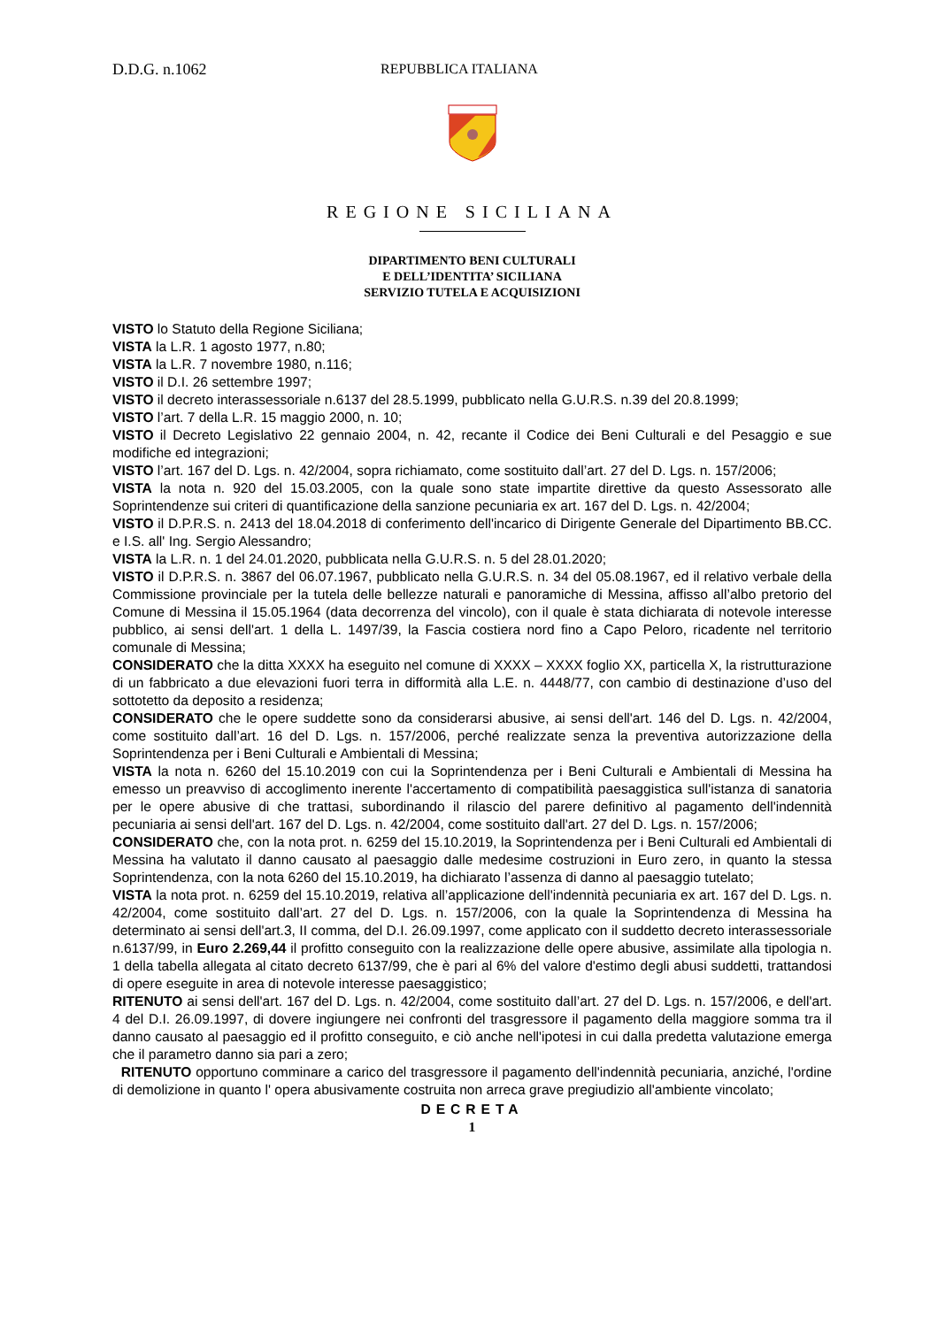D.D.G. n.1062 REPUBBLICA ITALIANA
REGIONE SICILIANA
DIPARTIMENTO BENI CULTURALI
E DELL’IDENTITA’ SICILIANA
SERVIZIO TUTELA E ACQUISIZIONI
VISTO lo Statuto della Regione Siciliana;
VISTA la L.R. 1 agosto 1977, n.80;
VISTA la L.R. 7 novembre 1980, n.116;
VISTO il D.I. 26 settembre 1997;
VISTO il decreto interassessoriale n.6137 del 28.5.1999, pubblicato nella G.U.R.S. n.39 del 20.8.1999;
VISTO l’art. 7 della L.R. 15 maggio 2000, n. 10;
VISTO il Decreto Legislativo 22 gennaio 2004, n. 42, recante il Codice dei Beni Culturali e del Pesaggio e sue modifiche ed integrazioni;
VISTO l’art. 167 del D. Lgs. n. 42/2004, sopra richiamato, come sostituito dall’art. 27 del D. Lgs. n. 157/2006;
VISTA la nota n. 920 del 15.03.2005, con la quale sono state impartite direttive da questo Assessorato alle Soprintendenze sui criteri di quantificazione della sanzione pecuniaria ex art. 167 del D. Lgs. n. 42/2004;
VISTO il D.P.R.S. n. 2413 del 18.04.2018 di conferimento dell'incarico di Dirigente Generale del Dipartimento BB.CC. e I.S. all' Ing. Sergio Alessandro;
VISTA la L.R. n. 1 del 24.01.2020, pubblicata nella G.U.R.S. n. 5 del 28.01.2020;
VISTO il D.P.R.S. n. 3867 del 06.07.1967, pubblicato nella G.U.R.S. n. 34 del 05.08.1967, ed il relativo verbale della Commissione provinciale per la tutela delle bellezze naturali e panoramiche di Messina, affisso all’albo pretorio del Comune di Messina il 15.05.1964 (data decorrenza del vincolo), con il quale è stata dichiarata di notevole interesse pubblico, ai sensi dell'art. 1 della L. 1497/39, la Fascia costiera nord fino a Capo Peloro, ricadente nel territorio comunale di Messina;
CONSIDERATO che la ditta XXXX ha eseguito nel comune di XXXX – XXXX foglio XX, particella X, la ristrutturazione di un fabbricato a due elevazioni fuori terra in difformità alla L.E. n. 4448/77, con cambio di destinazione d’uso del sottotetto da deposito a residenza;
CONSIDERATO che le opere suddette sono da considerarsi abusive, ai sensi dell'art. 146 del D. Lgs. n. 42/2004, come sostituito dall’art. 16 del D. Lgs. n. 157/2006, perché realizzate senza la preventiva autorizzazione della Soprintendenza per i Beni Culturali e Ambientali di Messina;
VISTA la nota n. 6260 del 15.10.2019 con cui la Soprintendenza per i Beni Culturali e Ambientali di Messina ha emesso un preavviso di accoglimento inerente l'accertamento di compatibilità paesaggistica sull'istanza di sanatoria per le opere abusive di che trattasi, subordinando il rilascio del parere definitivo al pagamento dell'indennità pecuniaria ai sensi dell'art. 167 del D. Lgs. n. 42/2004, come sostituito dall'art. 27 del D. Lgs. n. 157/2006;
CONSIDERATO che, con la nota prot. n. 6259 del 15.10.2019, la Soprintendenza per i Beni Culturali ed Ambientali di Messina ha valutato il danno causato al paesaggio dalle medesime costruzioni in Euro zero, in quanto la stessa Soprintendenza, con la nota 6260 del 15.10.2019, ha dichiarato l’assenza di danno al paesaggio tutelato;
VISTA la nota prot. n. 6259 del 15.10.2019, relativa all’applicazione dell'indennità pecuniaria ex art. 167 del D. Lgs. n. 42/2004, come sostituito dall’art. 27 del D. Lgs. n. 157/2006, con la quale la Soprintendenza di Messina ha determinato ai sensi dell'art.3, II comma, del D.I. 26.09.1997, come applicato con il suddetto decreto interassessoriale n.6137/99, in Euro 2.269,44 il profitto conseguito con la realizzazione delle opere abusive, assimilate alla tipologia n. 1 della tabella allegata al citato decreto 6137/99, che è pari al 6% del valore d'estimo degli abusi suddetti, trattandosi di opere eseguite in area di notevole interesse paesaggistico;
RITENUTO ai sensi dell'art. 167 del D. Lgs. n. 42/2004, come sostituito dall’art. 27 del D. Lgs. n. 157/2006, e dell'art. 4 del D.I. 26.09.1997, di dovere ingiungere nei confronti del trasgressore il pagamento della maggiore somma tra il danno causato al paesaggio ed il profitto conseguito, e ciò anche nell'ipotesi in cui dalla predetta valutazione emerga che il parametro danno sia pari a zero;
RITENUTO opportuno comminare a carico del trasgressore il pagamento dell'indennità pecuniaria, anziché, l'ordine di demolizione in quanto l' opera abusivamente costruita non arreca grave pregiudizio all'ambiente vincolato;
DECRETA
1